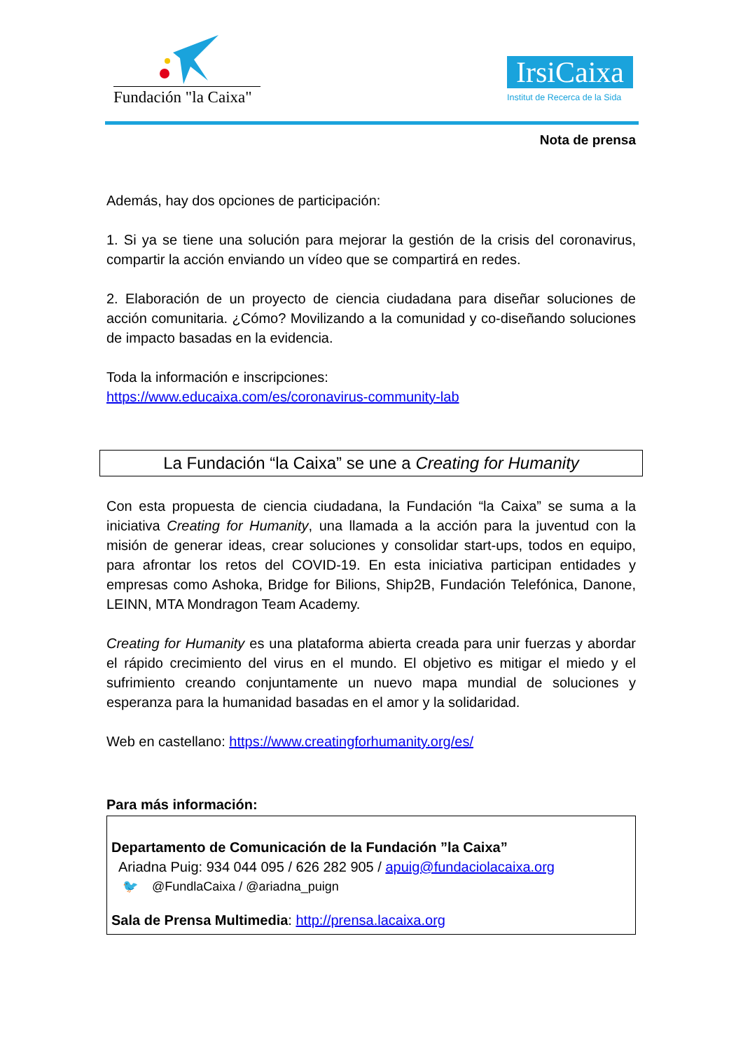Fundación "la Caixa"
IrsiCaixa
Institut de Recerca de la Sida
Nota de prensa
Además, hay dos opciones de participación:
1. Si ya se tiene una solución para mejorar la gestión de la crisis del coronavirus, compartir la acción enviando un vídeo que se compartirá en redes.
2. Elaboración de un proyecto de ciencia ciudadana para diseñar soluciones de acción comunitaria. ¿Cómo? Movilizando a la comunidad y co-diseñando soluciones de impacto basadas en la evidencia.
Toda la información e inscripciones:
https://www.educaixa.com/es/coronavirus-community-lab
La Fundación “la Caixa” se une a Creating for Humanity
Con esta propuesta de ciencia ciudadana, la Fundación “la Caixa” se suma a la iniciativa Creating for Humanity, una llamada a la acción para la juventud con la misión de generar ideas, crear soluciones y consolidar start-ups, todos en equipo, para afrontar los retos del COVID-19. En esta iniciativa participan entidades y empresas como Ashoka, Bridge for Bilions, Ship2B, Fundación Telefónica, Danone, LEINN, MTA Mondragon Team Academy.
Creating for Humanity es una plataforma abierta creada para unir fuerzas y abordar el rápido crecimiento del virus en el mundo. El objetivo es mitigar el miedo y el sufrimiento creando conjuntamente un nuevo mapa mundial de soluciones y esperanza para la humanidad basadas en el amor y la solidaridad.
Web en castellano: https://www.creatingforhumanity.org/es/
Para más información:
Departamento de Comunicación de la Fundación ”la Caixa”
Ariadna Puig: 934 044 095 / 626 282 905 / apuig@fundaciolacaixa.org
🐦 @FundlaCaixa / @ariadna_puign
Sala de Prensa Multimedia: http://prensa.lacaixa.org